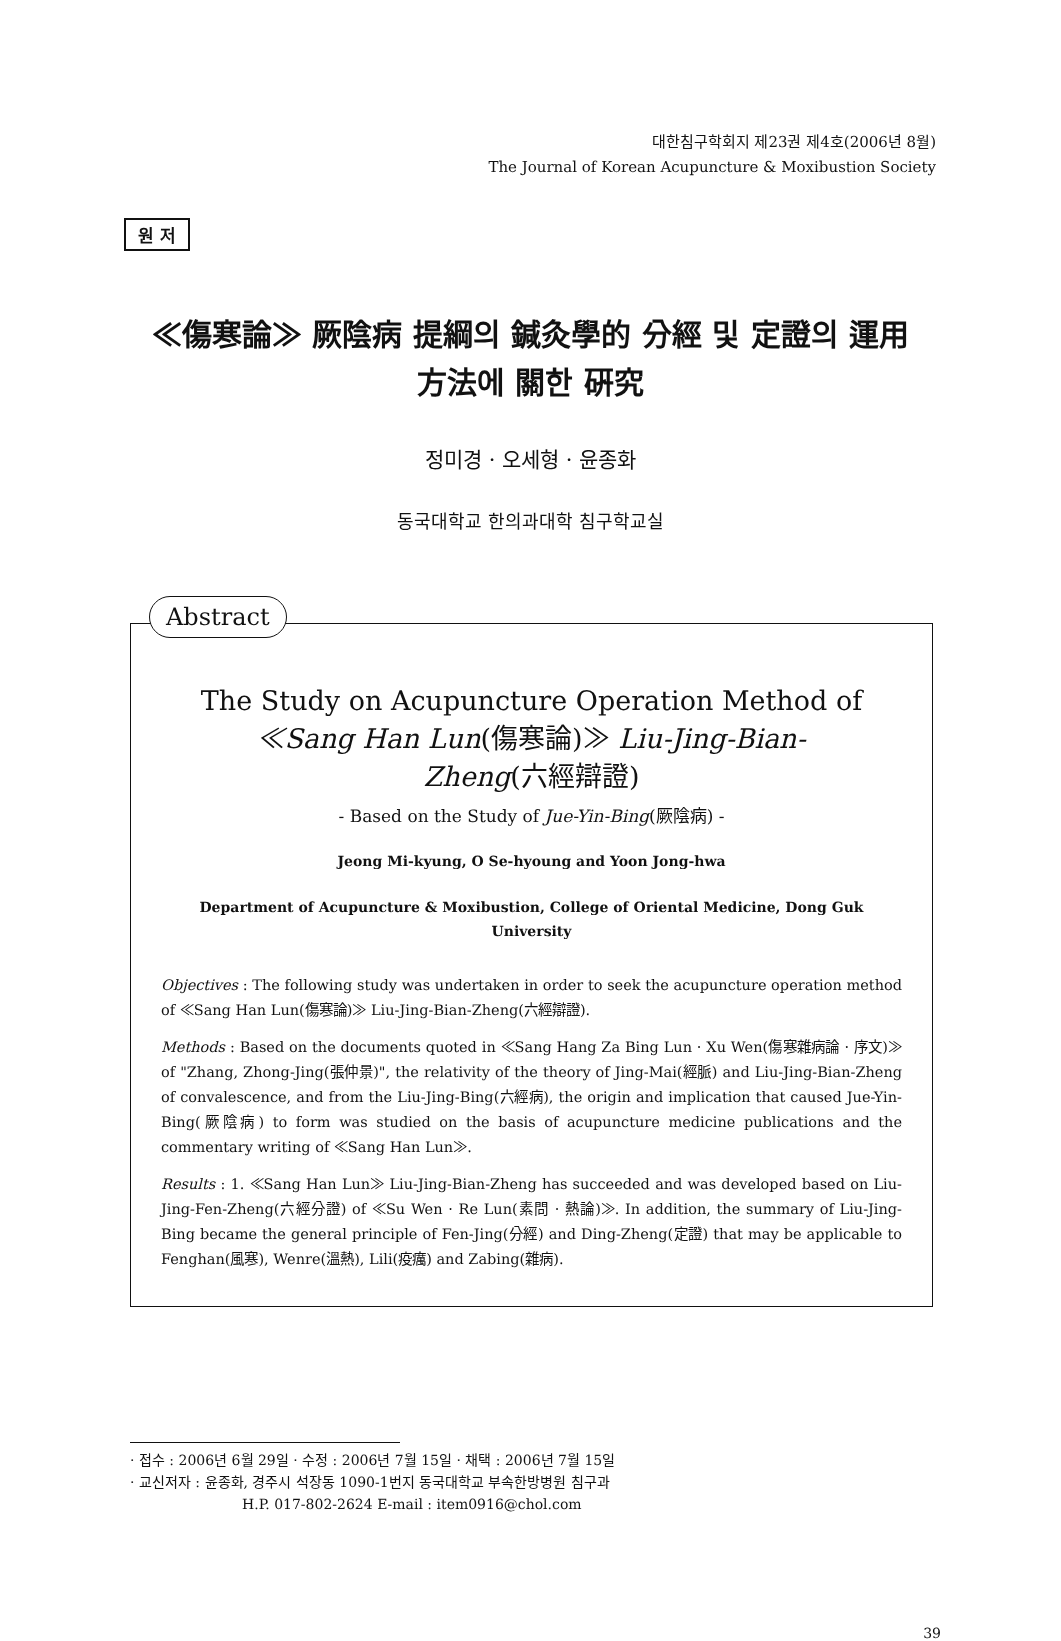대한침구학회지 제23권 제4호(2006년 8월)
The Journal of Korean Acupuncture & Moxibustion Society
원 저
≪傷寒論≫ 厥陰病 提綱의 鍼灸學的 分經 및 定證의 運用
方法에 關한 硏究
정미경 · 오세형 · 윤종화
동국대학교 한의과대학 침구학교실
Abstract
The Study on Acupuncture Operation Method of
≪Sang Han Lun(傷寒論)≫ Liu-Jing-Bian-
Zheng(六經辯證)
- Based on the Study of Jue-Yin-Bing(厥陰病) -
Jeong Mi-kyung, O Se-hyoung and Yoon Jong-hwa
Department of Acupuncture & Moxibustion, College of Oriental Medicine, Dong Guk University
Objectives : The following study was undertaken in order to seek the acupuncture operation method of ≪Sang Han Lun(傷寒論)≫ Liu-Jing-Bian-Zheng(六經辯證).
Methods : Based on the documents quoted in ≪Sang Hang Za Bing Lun · Xu Wen(傷寒雜病論 · 序文)≫ of "Zhang, Zhong-Jing(張仲景)", the relativity of the theory of Jing-Mai(經脈) and Liu-Jing-Bian-Zheng of convalescence, and from the Liu-Jing-Bing(六經病), the origin and implication that caused Jue-Yin-Bing(厥陰病) to form was studied on the basis of acupuncture medicine publications and the commentary writing of ≪Sang Han Lun≫.
Results : 1. ≪Sang Han Lun≫ Liu-Jing-Bian-Zheng has succeeded and was developed based on Liu-Jing-Fen-Zheng(六經分證) of ≪Su Wen · Re Lun(素問 · 熱論)≫. In addition, the summary of Liu-Jing-Bing became the general principle of Fen-Jing(分經) and Ding-Zheng(定證) that may be applicable to Fenghan(風寒), Wenre(溫熱), Lili(疫癘) and Zabing(雜病).
· 접수 : 2006년 6월 29일 · 수정 : 2006년 7월 15일 · 채택 : 2006년 7월 15일
· 교신저자 : 윤종화, 경주시 석장동 1090-1번지 동국대학교 부속한방병원 침구과
H.P. 017-802-2624 E-mail : item0916@chol.com
39